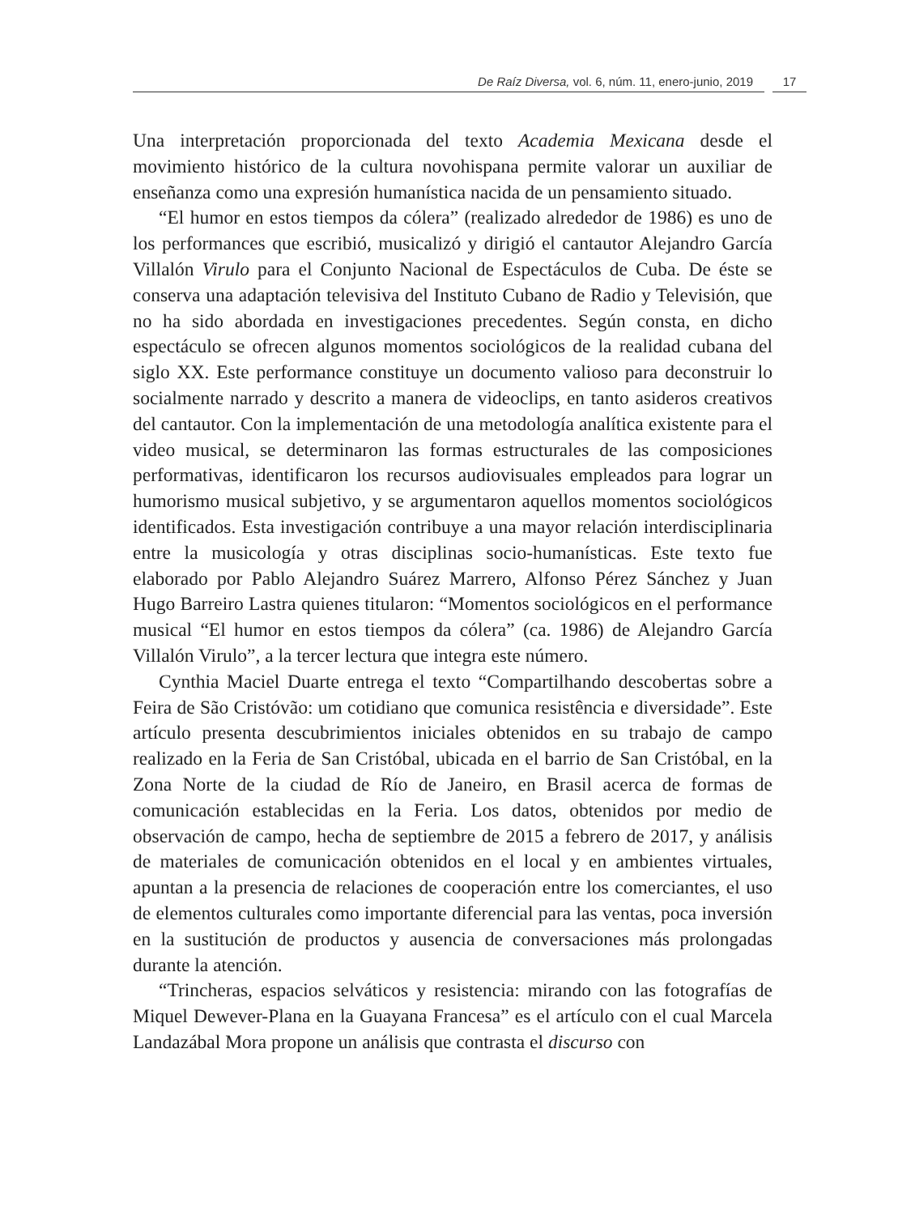De Raíz Diversa, vol. 6, núm. 11, enero-junio, 2019 17
Una interpretación proporcionada del texto Academia Mexicana desde el movimiento histórico de la cultura novohispana permite valorar un auxiliar de enseñanza como una expresión humanística nacida de un pensamiento situado.
“El humor en estos tiempos da cólera” (realizado alrededor de 1986) es uno de los performances que escribió, musicalizó y dirigió el cantautor Alejandro García Villalón Virulo para el Conjunto Nacional de Espectáculos de Cuba. De éste se conserva una adaptación televisiva del Instituto Cubano de Radio y Televisión, que no ha sido abordada en investigaciones precedentes. Según consta, en dicho espectáculo se ofrecen algunos momentos sociológicos de la realidad cubana del siglo XX. Este performance constituye un documento valioso para deconstruir lo socialmente narrado y descrito a manera de videoclips, en tanto asideros creativos del cantautor. Con la implementación de una metodología analítica existente para el video musical, se determinaron las formas estructurales de las composiciones performativas, identificaron los recursos audiovisuales empleados para lograr un humorismo musical subjetivo, y se argumentaron aquellos momentos sociológicos identificados. Esta investigación contribuye a una mayor relación interdisciplinaria entre la musicología y otras disciplinas socio-humanísticas. Este texto fue elaborado por Pablo Alejandro Suárez Marrero, Alfonso Pérez Sánchez y Juan Hugo Barreiro Lastra quienes titularon: “Momentos sociológicos en el performance musical “El humor en estos tiempos da cólera” (ca. 1986) de Alejandro García Villalón Virulo”, a la tercer lectura que integra este número.
Cynthia Maciel Duarte entrega el texto “Compartilhando descobertas sobre a Feira de São Cristóvão: um cotidiano que comunica resistência e diversidade”. Este artículo presenta descubrimientos iniciales obtenidos en su trabajo de campo realizado en la Feria de San Cristóbal, ubicada en el barrio de San Cristóbal, en la Zona Norte de la ciudad de Río de Janeiro, en Brasil acerca de formas de comunicación establecidas en la Feria. Los datos, obtenidos por medio de observación de campo, hecha de septiembre de 2015 a febrero de 2017, y análisis de materiales de comunicación obtenidos en el local y en ambientes virtuales, apuntan a la presencia de relaciones de cooperación entre los comerciantes, el uso de elementos culturales como importante diferencial para las ventas, poca inversión en la sustitución de productos y ausencia de conversaciones más prolongadas durante la atención.
“Trincheras, espacios selváticos y resistencia: mirando con las fotografías de Miquel Dewever-Plana en la Guayana Francesa” es el artículo con el cual Marcela Landazábal Mora propone un análisis que contrasta el discurso con